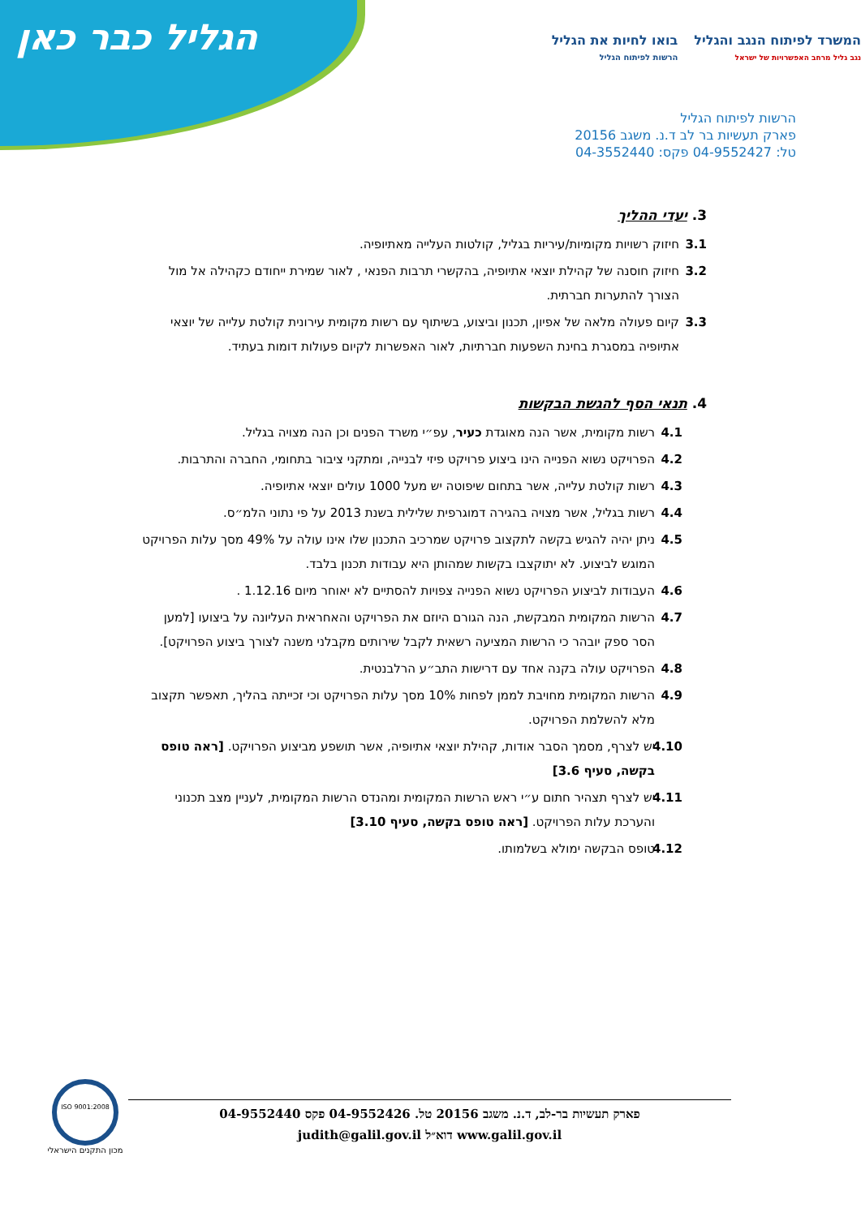הגליל כבר כאן
המשרד לפיתוח הנגב והגליל
נגב גליל מרחב האפשרויות של ישראל
בואו לחיות את הגליל
הרשות לפיתוח הגליל
הרשות לפיתוח הגליל
פארק תעשיות בר לב ד.נ. משגב 20156
טל: 04-9552427 פקס: 04-3552440
3. יעדי ההליך
3.1 חיזוק רשויות מקומיות/עיריות בגליל, קולטות העלייה מאתיופיה.
3.2 חיזוק חוסנה של קהילת יוצאי אתיופיה, בהקשרי תרבות הפנאי , לאור שמירת ייחודם כקהילה אל מול הצורך להתערות חברתית.
3.3 קיום פעולה מלאה של אפיון, תכנון וביצוע, בשיתוף עם רשות מקומית עירונית קולטת עלייה של יוצאי אתיופיה במסגרת בחינת השפעות חברתיות, לאור האפשרות לקיום פעולות דומות בעתיד.
4. תנאי הסף להגשת הבקשות
4.1 רשות מקומית, אשר הנה מאוגדת כעיר, עפ״י משרד הפנים וכן הנה מצויה בגליל.
4.2 הפרויקט נשוא הפנייה הינו ביצוע פרויקט פיזי לבנייה, ומתקני ציבור בתחומי, החברה והתרבות.
4.3 רשות קולטת עלייה, אשר בתחום שיפוטה יש מעל 1000 עולים יוצאי אתיופיה.
4.4 רשות בגליל, אשר מצויה בהגירה דמוגרפית שלילית בשנת 2013 על פי נתוני הלמ״ס.
4.5 ניתן יהיה להגיש בקשה לתקצוב פרויקט שמרכיב התכנון שלו אינו עולה על 49% מסך עלות הפרויקט המוגש לביצוע. לא יתוקצבו בקשות שמהותן היא עבודות תכנון בלבד.
4.6 העבודות לביצוע הפרויקט נשוא הפנייה צפויות להסתיים לא יאוחר מיום 1.12.16 .
4.7 הרשות המקומית המבקשת, הנה הגורם היוזם את הפרויקט והאחראית העליונה על ביצועו [למען הסר ספק יובהר כי הרשות המציעה רשאית לקבל שירותים מקבלני משנה לצורך ביצוע הפרויקט].
4.8 הפרויקט עולה בקנה אחד עם דרישות התב״ע הרלבנטית.
4.9 הרשות המקומית מחויבת לממן לפחות 10% מסך עלות הפרויקט וכי זכייתה בהליך, תאפשר תקצוב מלא להשלמת הפרויקט.
4.10 יש לצרף, מסמך הסבר אודות, קהילת יוצאי אתיופיה, אשר תושפע מביצוע הפרויקט. [ראה טופס בקשה, סעיף 3.6]
4.11 יש לצרף תצהיר חתום ע״י ראש הרשות המקומית ומהנדס הרשות המקומית, לעניין מצב תכנוני והערכת עלות הפרויקט. [ראה טופס בקשה, סעיף 3.10]
4.12 טופס הבקשה ימולא בשלמותו.
פארק תעשיות בר-לב, ד.נ. משגב 20156 טל. 04-9552426 פקס 04-9552440
www.galil.gov.il דוא״ל judith@galil.gov.il
ISO 9001:2008
מכון התקנים הישראלי